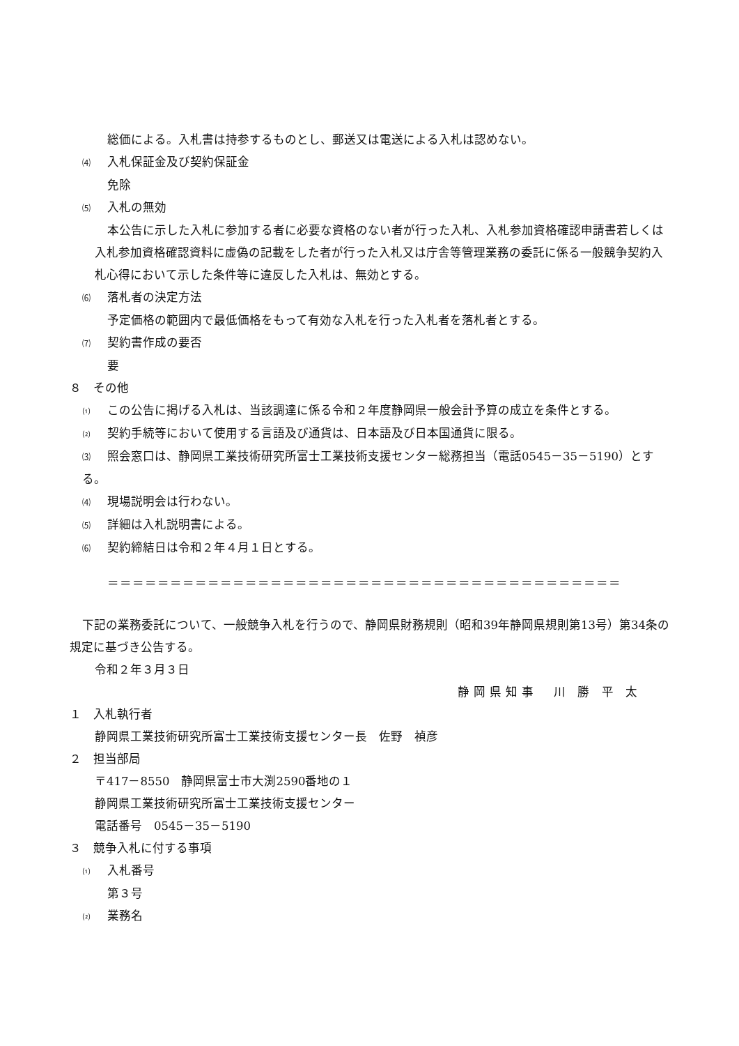総価による。入札書は持参するものとし、郵送又は電送による入札は認めない。
⑷ 入札保証金及び契約保証金
免除
⑸ 入札の無効
本公告に示した入札に参加する者に必要な資格のない者が行った入札、入札参加資格確認申請書若しくは入札参加資格確認資料に虚偽の記載をした者が行った入札又は庁舎等管理業務の委託に係る一般競争契約入札心得において示した条件等に違反した入札は、無効とする。
⑹ 落札者の決定方法
予定価格の範囲内で最低価格をもって有効な入札を行った入札者を落札者とする。
⑺ 契約書作成の要否
要
８　その他
⑴ この公告に掲げる入札は、当該調達に係る令和２年度静岡県一般会計予算の成立を条件とする。
⑵ 契約手続等において使用する言語及び通貨は、日本語及び日本国通貨に限る。
⑶ 照会窓口は、静岡県工業技術研究所富士工業技術支援センター総務担当（電話0545－35－5190）とする。
⑷ 現場説明会は行わない。
⑸ 詳細は入札説明書による。
⑹ 契約締結日は令和２年４月１日とする。
＝＝＝＝＝＝＝＝＝＝＝＝＝＝＝＝＝＝＝＝＝＝＝＝＝＝＝＝＝＝＝＝＝＝＝＝＝＝＝＝＝
下記の業務委託について、一般競争入札を行うので、静岡県財務規則（昭和39年静岡県規則第13号）第34条の規定に基づき公告する。
令和２年３月３日
静岡県知事　川 勝 平 太
１　入札執行者
静岡県工業技術研究所富士工業技術支援センター長　佐野　禎彦
２　担当部局
〒417－8550　静岡県富士市大渕2590番地の１
静岡県工業技術研究所富士工業技術支援センター
電話番号　0545－35－5190
３　競争入札に付する事項
⑴ 入札番号
第３号
⑵ 業務名